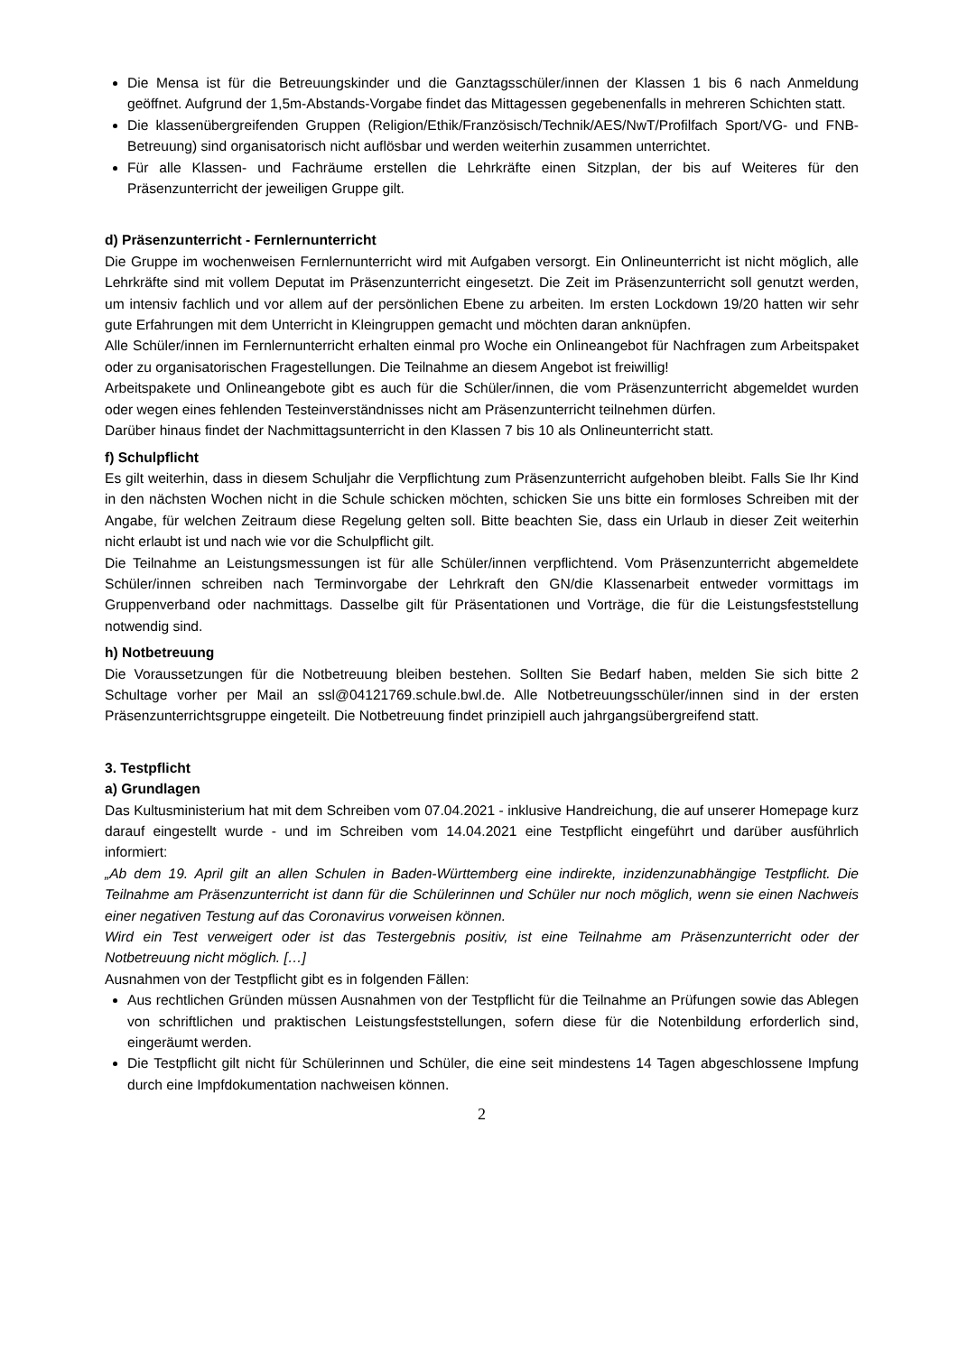Die Mensa ist für die Betreuungskinder und die Ganztagsschüler/innen der Klassen 1 bis 6 nach Anmeldung geöffnet. Aufgrund der 1,5m-Abstands-Vorgabe findet das Mittagessen gegebenenfalls in mehreren Schichten statt.
Die klassenübergreifenden Gruppen (Religion/Ethik/Französisch/Technik/AES/NwT/Profilfach Sport/VG- und FNB-Betreuung) sind organisatorisch nicht auflösbar und werden weiterhin zusammen unterrichtet.
Für alle Klassen- und Fachräume erstellen die Lehrkräfte einen Sitzplan, der bis auf Weiteres für den Präsenzunterricht der jeweiligen Gruppe gilt.
d) Präsenzunterricht - Fernlernunterricht
Die Gruppe im wochenweisen Fernlernunterricht wird mit Aufgaben versorgt. Ein Onlineunterricht ist nicht möglich, alle Lehrkräfte sind mit vollem Deputat im Präsenzunterricht eingesetzt. Die Zeit im Präsenzunterricht soll genutzt werden, um intensiv fachlich und vor allem auf der persönlichen Ebene zu arbeiten. Im ersten Lockdown 19/20 hatten wir sehr gute Erfahrungen mit dem Unterricht in Kleingruppen gemacht und möchten daran anknüpfen.
Alle Schüler/innen im Fernlernunterricht erhalten einmal pro Woche ein Onlineangebot für Nachfragen zum Arbeitspaket oder zu organisatorischen Fragestellungen. Die Teilnahme an diesem Angebot ist freiwillig!
Arbeitspakete und Onlineangebote gibt es auch für die Schüler/innen, die vom Präsenzunterricht abgemeldet wurden oder wegen eines fehlenden Testeinverständnisses nicht am Präsenzunterricht teilnehmen dürfen.
Darüber hinaus findet der Nachmittagsunterricht in den Klassen 7 bis 10 als Onlineunterricht statt.
f) Schulpflicht
Es gilt weiterhin, dass in diesem Schuljahr die Verpflichtung zum Präsenzunterricht aufgehoben bleibt. Falls Sie Ihr Kind in den nächsten Wochen nicht in die Schule schicken möchten, schicken Sie uns bitte ein formloses Schreiben mit der Angabe, für welchen Zeitraum diese Regelung gelten soll. Bitte beachten Sie, dass ein Urlaub in dieser Zeit weiterhin nicht erlaubt ist und nach wie vor die Schulpflicht gilt.
Die Teilnahme an Leistungsmessungen ist für alle Schüler/innen verpflichtend. Vom Präsenzunterricht abgemeldete Schüler/innen schreiben nach Terminvorgabe der Lehrkraft den GN/die Klassenarbeit entweder vormittags im Gruppenverband oder nachmittags. Dasselbe gilt für Präsentationen und Vorträge, die für die Leistungsfeststellung notwendig sind.
h) Notbetreuung
Die Voraussetzungen für die Notbetreuung bleiben bestehen. Sollten Sie Bedarf haben, melden Sie sich bitte 2 Schultage vorher per Mail an ssl@04121769.schule.bwl.de. Alle Notbetreuungsschüler/innen sind in der ersten Präsenzunterrichtsgruppe eingeteilt. Die Notbetreuung findet prinzipiell auch jahrgangsübergreifend statt.
3. Testpflicht
a) Grundlagen
Das Kultusministerium hat mit dem Schreiben vom 07.04.2021 - inklusive Handreichung, die auf unserer Homepage kurz darauf eingestellt wurde - und im Schreiben vom 14.04.2021 eine Testpflicht eingeführt und darüber ausführlich informiert:
„Ab dem 19. April gilt an allen Schulen in Baden-Württemberg eine indirekte, inzidenzunabhängige Testpflicht. Die Teilnahme am Präsenzunterricht ist dann für die Schülerinnen und Schüler nur noch möglich, wenn sie einen Nachweis einer negativen Testung auf das Coronavirus vorweisen können.
Wird ein Test verweigert oder ist das Testergebnis positiv, ist eine Teilnahme am Präsenzunterricht oder der Notbetreuung nicht möglich. […]
Ausnahmen von der Testpflicht gibt es in folgenden Fällen:
Aus rechtlichen Gründen müssen Ausnahmen von der Testpflicht für die Teilnahme an Prüfungen sowie das Ablegen von schriftlichen und praktischen Leistungsfeststellungen, sofern diese für die Notenbildung erforderlich sind, eingeräumt werden.
Die Testpflicht gilt nicht für Schülerinnen und Schüler, die eine seit mindestens 14 Tagen abgeschlossene Impfung durch eine Impfdokumentation nachweisen können.
2